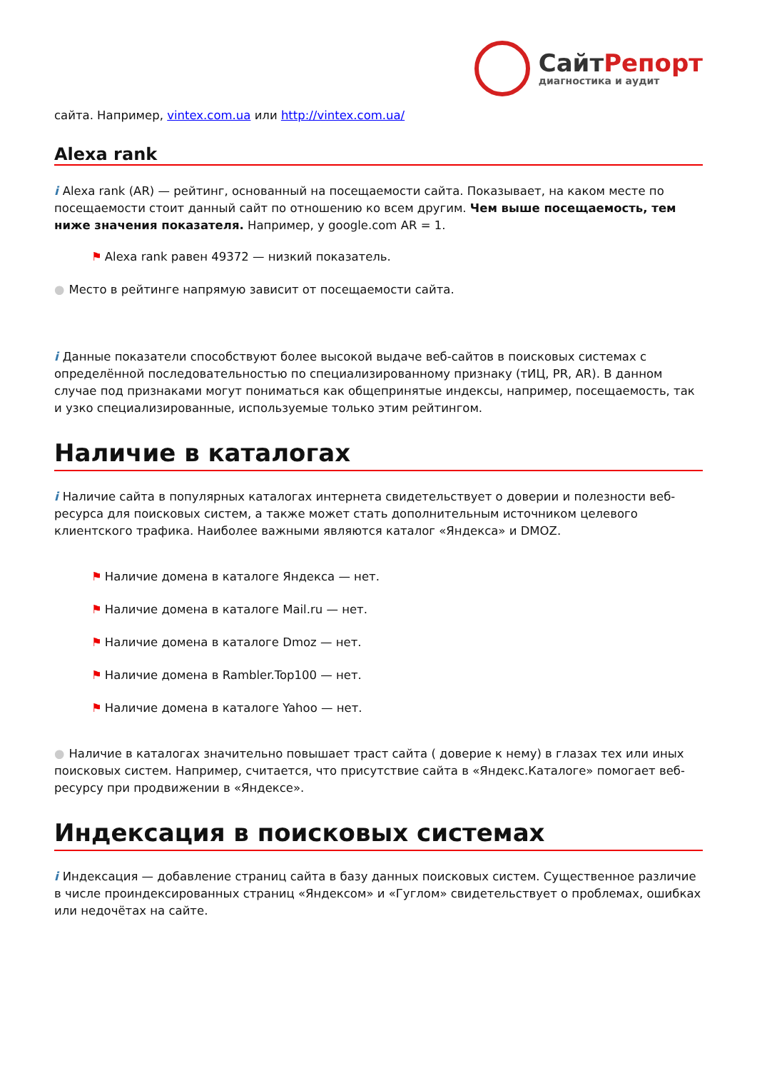СайтРепорт
диагностика и аудит
сайта. Например, vintex.com.ua или http://vintex.com.ua/
Alexa rank
i Alexa rank (AR) — рейтинг, основанный на посещаемости сайта. Показывает, на каком месте по посещаемости стоит данный сайт по отношению ко всем другим. Чем выше посещаемость, тем ниже значения показателя. Например, у google.com AR = 1.
⚑ Alexa rank равен 49372 — низкий показатель.
● Место в рейтинге напрямую зависит от посещаемости сайта.
i Данные показатели способствуют более высокой выдаче веб-сайтов в поисковых системах с определённой последовательностью по специализированному признаку (тИЦ, PR, AR). В данном случае под признаками могут пониматься как общепринятые индексы, например, посещаемость, так и узко специализированные, используемые только этим рейтингом.
Наличие в каталогах
i Наличие сайта в популярных каталогах интернета свидетельствует о доверии и полезности веб-ресурса для поисковых систем, а также может стать дополнительным источником целевого клиентского трафика. Наиболее важными являются каталог «Яндекса» и DMOZ.
⚑ Наличие домена в каталоге Яндекса — нет.
⚑ Наличие домена в каталоге Mail.ru — нет.
⚑ Наличие домена в каталоге Dmoz — нет.
⚑ Наличие домена в Rambler.Top100 — нет.
⚑ Наличие домена в каталоге Yahoo — нет.
● Наличие в каталогах значительно повышает траст сайта ( доверие к нему) в глазах тех или иных поисковых систем. Например, считается, что присутствие сайта в «Яндекс.Каталоге» помогает веб-ресурсу при продвижении в «Яндексе».
Индексация в поисковых системах
i Индексация — добавление страниц сайта в базу данных поисковых систем. Существенное различие в числе проиндексированных страниц «Яндексом» и «Гуглом» свидетельствует о проблемах, ошибках или недочётах на сайте.